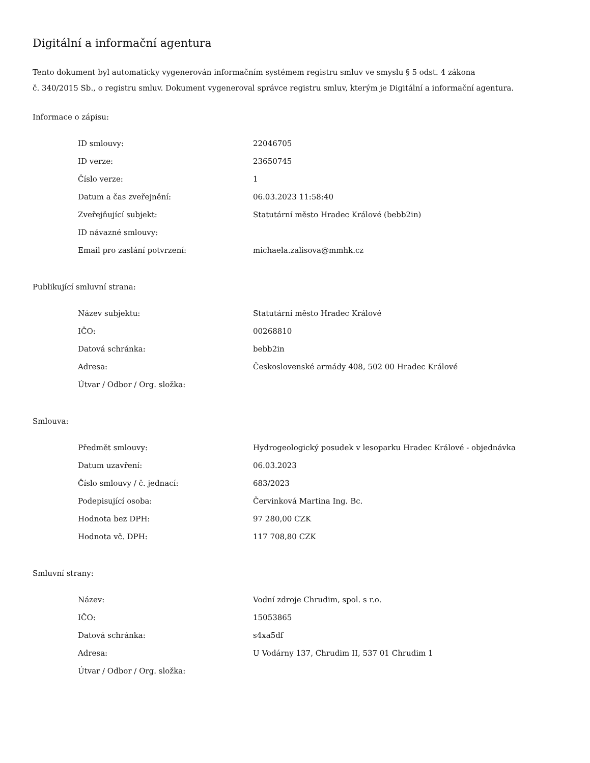Digitální a informační agentura
Tento dokument byl automaticky vygenerován informačním systémem registru smluv ve smyslu § 5 odst. 4 zákona
č. 340/2015 Sb., o registru smluv. Dokument vygeneroval správce registru smluv, kterým je Digitální a informační agentura.
Informace o zápisu:
| ID smlouvy: | 22046705 |
| ID verze: | 23650745 |
| Číslo verze: | 1 |
| Datum a čas zveřejnění: | 06.03.2023 11:58:40 |
| Zveřejňující subjekt: | Statutární město Hradec Králové (bebb2in) |
| ID návazné smlouvy: | |
| Email pro zaslání potvrzení: | michaela.zalisova@mmhk.cz |
Publikující smluvní strana:
| Název subjektu: | Statutární město Hradec Králové |
| IČO: | 00268810 |
| Datová schránka: | bebb2in |
| Adresa: | Československé armády 408, 502 00 Hradec Králové |
| Útvar / Odbor / Org. složka: | |
Smlouva:
| Předmět smlouvy: | Hydrogeologický posudek v lesoparku Hradec Králové - objednávka |
| Datum uzavření: | 06.03.2023 |
| Číslo smlouvy / č. jednací: | 683/2023 |
| Podepisující osoba: | Červinková Martina Ing. Bc. |
| Hodnota bez DPH: | 97 280,00 CZK |
| Hodnota vč. DPH: | 117 708,80 CZK |
Smluvní strany:
| Název: | Vodní zdroje Chrudim, spol. s r.o. |
| IČO: | 15053865 |
| Datová schránka: | s4xa5df |
| Adresa: | U Vodárny 137, Chrudim II, 537 01 Chrudim 1 |
| Útvar / Odbor / Org. složka: | |